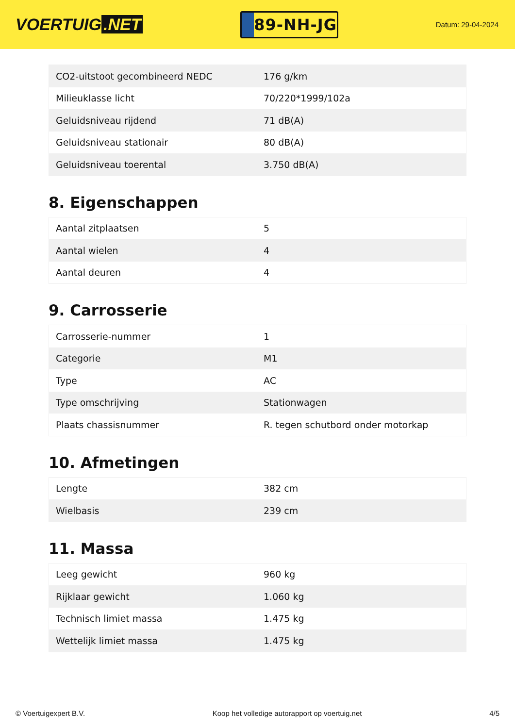VOERTUIG.NET
89-NH-JG
Datum: 29-04-2024
| CO2-uitstoot gecombineerd NEDC | 176 g/km |
| Milieuklasse licht | 70/220*1999/102a |
| Geluidsniveau rijdend | 71 dB(A) |
| Geluidsniveau stationair | 80 dB(A) |
| Geluidsniveau toerental | 3.750 dB(A) |
8. Eigenschappen
| Aantal zitplaatsen | 5 |
| Aantal wielen | 4 |
| Aantal deuren | 4 |
9. Carrosserie
| Carrosserie-nummer | 1 |
| Categorie | M1 |
| Type | AC |
| Type omschrijving | Stationwagen |
| Plaats chassisnummer | R. tegen schutbord onder motorkap |
10. Afmetingen
| Lengte | 382 cm |
| Wielbasis | 239 cm |
11. Massa
| Leeg gewicht | 960 kg |
| Rijklaar gewicht | 1.060 kg |
| Technisch limiet massa | 1.475 kg |
| Wettelijk limiet massa | 1.475 kg |
© Voertuigexpert B.V. Koop het volledige autorapport op voertuig.net 4/5